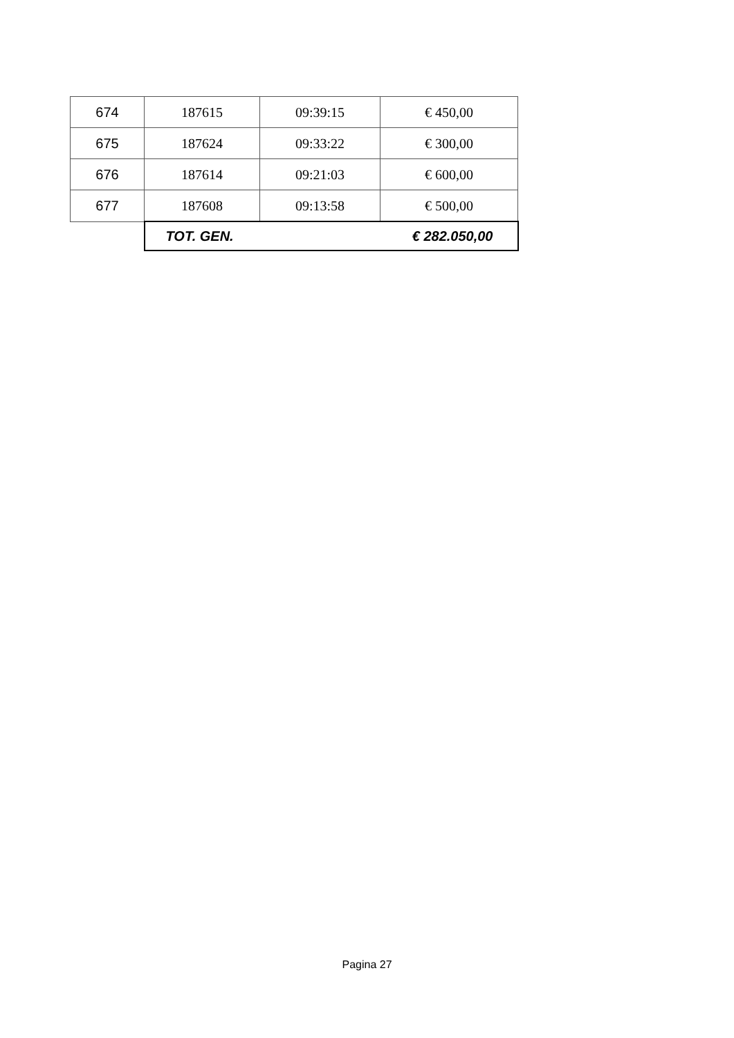| 674 | 187615 | 09:39:15 | € 450,00 |
| 675 | 187624 | 09:33:22 | € 300,00 |
| 676 | 187614 | 09:21:03 | € 600,00 |
| 677 | 187608 | 09:13:58 | € 500,00 |
| | TOT. GEN. € 282.050,00 | | |
Pagina 27